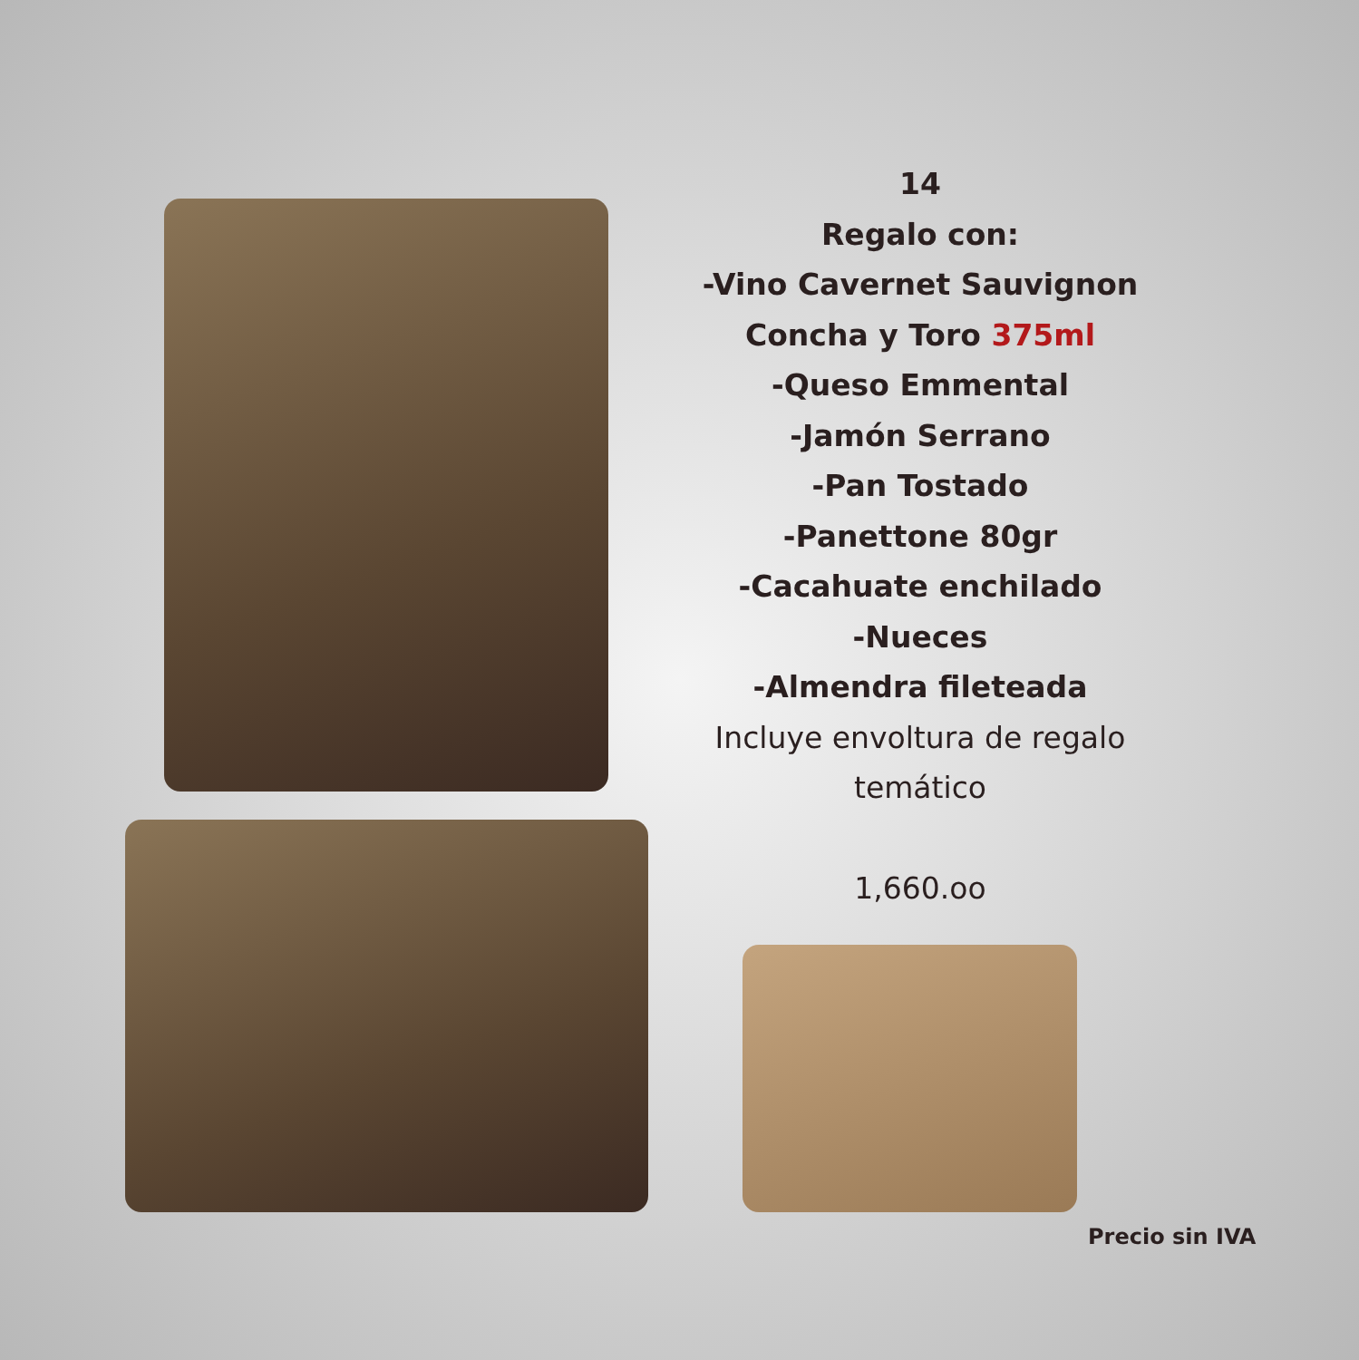14
Regalo con:
-Vino Cavernet Sauvignon
Concha y Toro 375ml
-Queso Emmental
-Jamón Serrano
-Pan Tostado
-Panettone 80gr
-Cacahuate enchilado
-Nueces
-Almendra fileteada
Incluye envoltura de regalo temático
1,660.oo
Precio sin IVA